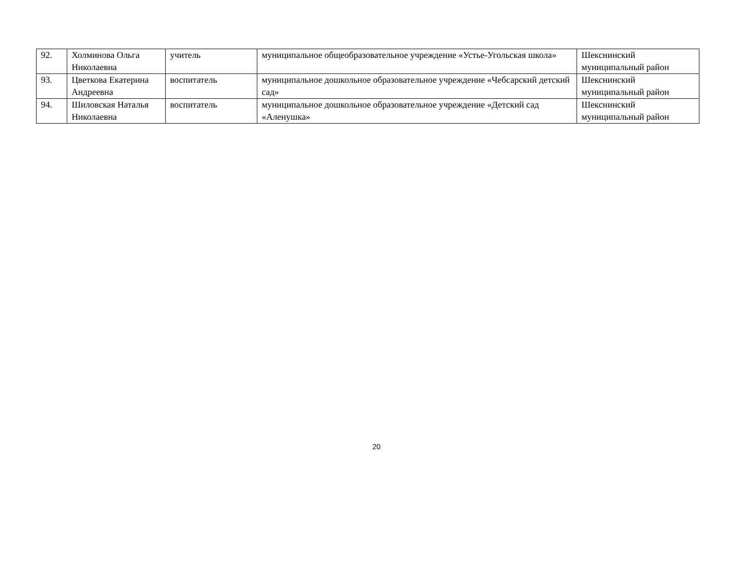| 92. | Холминова Ольга Николаевна | учитель | муниципальное общеобразовательное учреждение «Устье-Угольская школа» | Шекснинский муниципальный район |
| 93. | Цветкова Екатерина Андреевна | воспитатель | муниципальное дошкольное образовательное учреждение «Чебсарский детский сад» | Шекснинский муниципальный район |
| 94. | Шиловская Наталья Николаевна | воспитатель | муниципальное дошкольное образовательное учреждение «Детский сад «Аленушка» | Шекснинский муниципальный район |
20